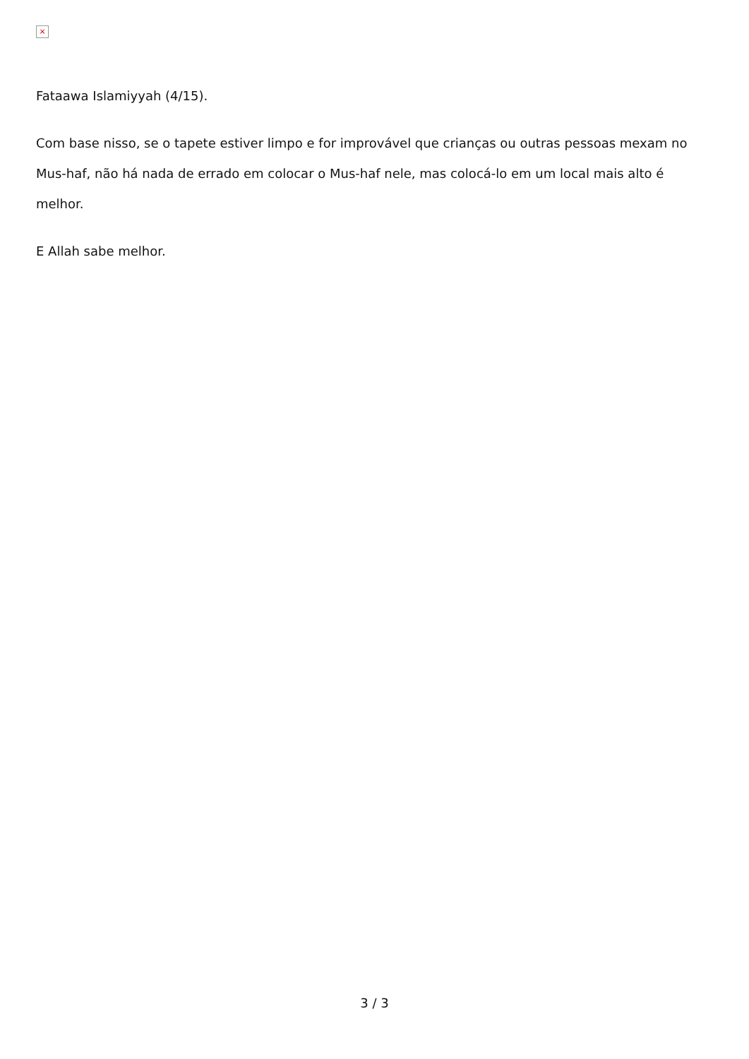×
Fataawa Islamiyyah (4/15).
Com base nisso, se o tapete estiver limpo e for improvável que crianças ou outras pessoas mexam no Mus-haf, não há nada de errado em colocar o Mus-haf nele, mas colocá-lo em um local mais alto é melhor.
E Allah sabe melhor.
3 / 3